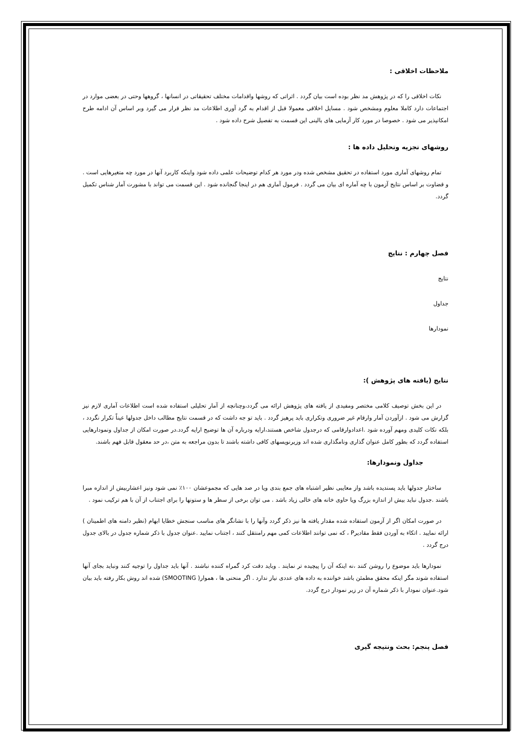ملاحظات اخلاقی :
نکات اخلاقی را که در پژوهش مد نظر بوده است بیان گردد . اثراتی که روشها واقدامات مختلف تحقیقاتی در انسانها ، گروهها وحتی در بعضی موارد در اجتماعات دارد کاملا معلوم ومشخص شود . مسایل اخلاقی معمولا قبل از اقدام به گرد آوری اطلاعات مد نظر قرار می گیرد وبر اساس آن ادامه طرح امکانپذیر می شود . خصوصا در مورد کار آزمایی های بالینی این قسمت به تفصیل شرح داده شود .
روشهای تجزیه وتحلیل داده ها :
تمام روشهای آماری مورد استفاده در تحقیق مشخص شده ودر مورد هر کدام توضیحات علمی داده شود واینکه کاربرد آنها در مورد چه متغیرهایی است . و قضاوت بر اساس نتایج آزمون با چه آماره ای بیان می گردد . فرمول آماری هم در اینجا گنجانده شود . این قسمت می تواند با مشورت آمار شناس تکمیل گردد.
فصل چهارم : نتایج
نتایج
جداول
نمودارها
نتایج (یافته های پژوهش ):
در این بخش توصیف کلامی مختصر ومفیدی از یافته های پژوهش ارائه می گردد،وچنانچه از آمار تحلیلی استفاده شده است اطلاعات آماری لازم نیز گزارش می شود . ازآوردن آمار وارقام غیر ضروری وتکراری باید پرهیز گردد . باید تو جه داشت که در قسمت نتایج مطالب داخل جدولها عیناً تکرار نگردد ، بلکه نکات کلیدی ومهم آورده شود .اعدادوارقامی که درجدول شاخص هستند،ارایه ودرباره آن ها توضیح ارایه گردد.در صورت امکان از جداول ونمودارهایی استفاده گردد که بطور کامل عنوان گذاری ونامگذاری شده اند وزیرنویسهای کافی داشته باشند تا بدون مراجعه به متن ،در حد معقول قابل فهم باشند.
جداول ونمودارها:
ساختار جدولها باید پسندیده باشد واز معایبی نظیر اشتباه های جمع بندی ویا در صد هایی که مجموعشان ۱۰۰٪ نمی شود ونیز اعشاربیش از اندازه مبرا باشند .جدول نباید بیش از اندازه بزرگ ویا حاوی خانه های خالی زیاد باشد . می توان برخی از سطر ها و ستونها را برای اجتناب از آن با هم ترکیب نمود .
در صورت امکان اگر از آزمون استفاده شده مقدار یافته ها نیز ذکر گردد وآنها را با نشانگر های مناسب سنجش خطایا ابهام (نظیر دامنه های اطمینان ) ارائه نمایید . اتکاء به آوردن فقط مقادیرP ، که نمی توانند اطلاعات کمی مهم رامنتقل کنند ، اجتناب نمایید .عنوان جدول با ذکر شماره جدول در بالای جدول درج گردد .
نمودارها باید موضوع را روشن کنند ،نه اینکه آن را پیچیده تر نمایند . وباید دقت کرد گمراه کننده نباشند . آنها باید جداول را توجیه کنند ونباید بجای آنها استفاده شوند مگر اینکه محقق مطمئن باشد خواننده به داده های عددی نیاز ندارد . اگر منحنی ها ، هموار( SMOOTING) شده اند روش بکار رفته باید بیان شود.عنوان نمودار با ذکر شماره آن در زیر نمودار درج گردد.
فصل پنجم: بحث ونتیجه گیری